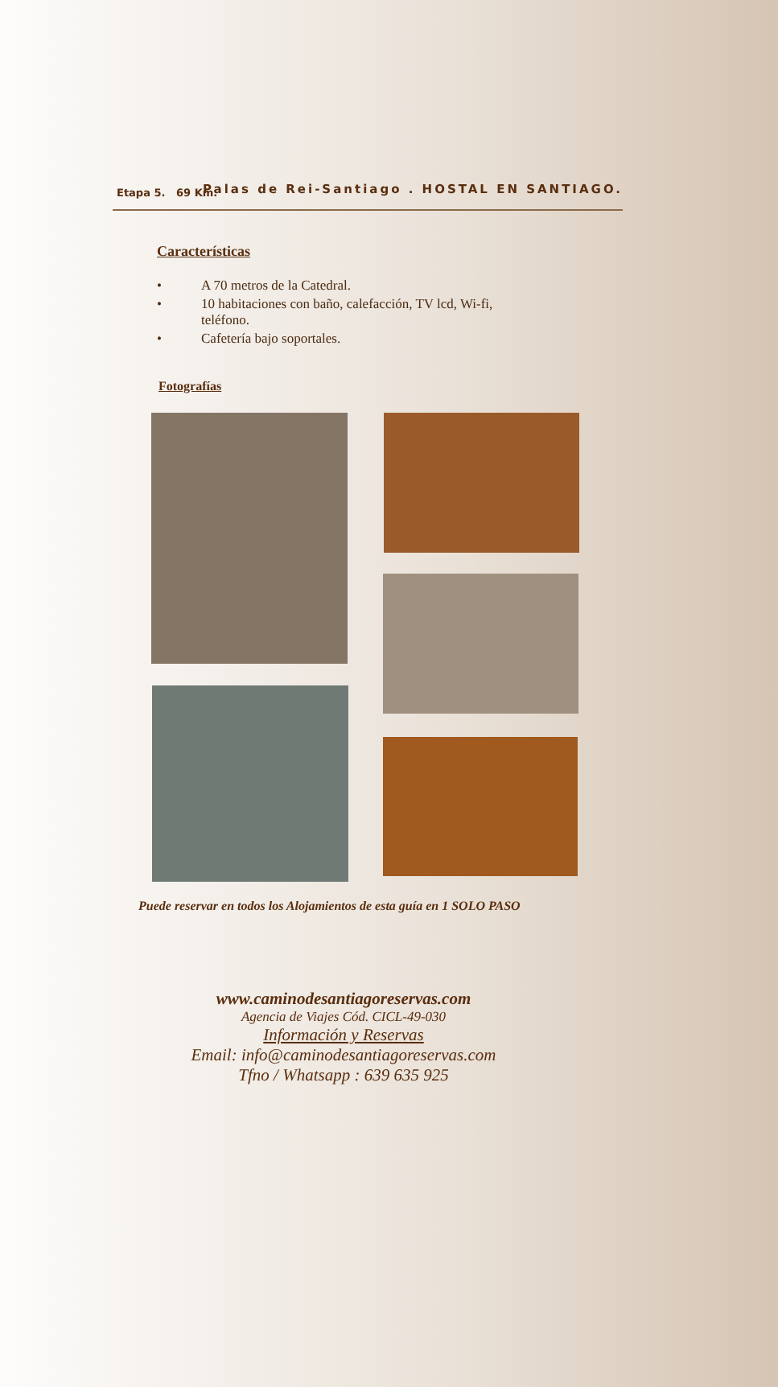Etapa 5. 69 Km. Palas de Rei-Santiago . HOSTAL EN SANTIAGO.
Características
• A 70 metros de la Catedral.
• 10 habitaciones con baño, calefacción, TV lcd, Wi-fi, teléfono.
• Cafetería bajo soportales.
Fotografías
Puede reservar en todos los Alojamientos de esta guía en 1 SOLO PASO
www.caminodesantiagoreservas.com
Agencia de Viajes Cód. CICL-49-030
Información y Reservas
Email: info@caminodesantiagoreservas.com
Tfno / Whatsapp : 639 635 925